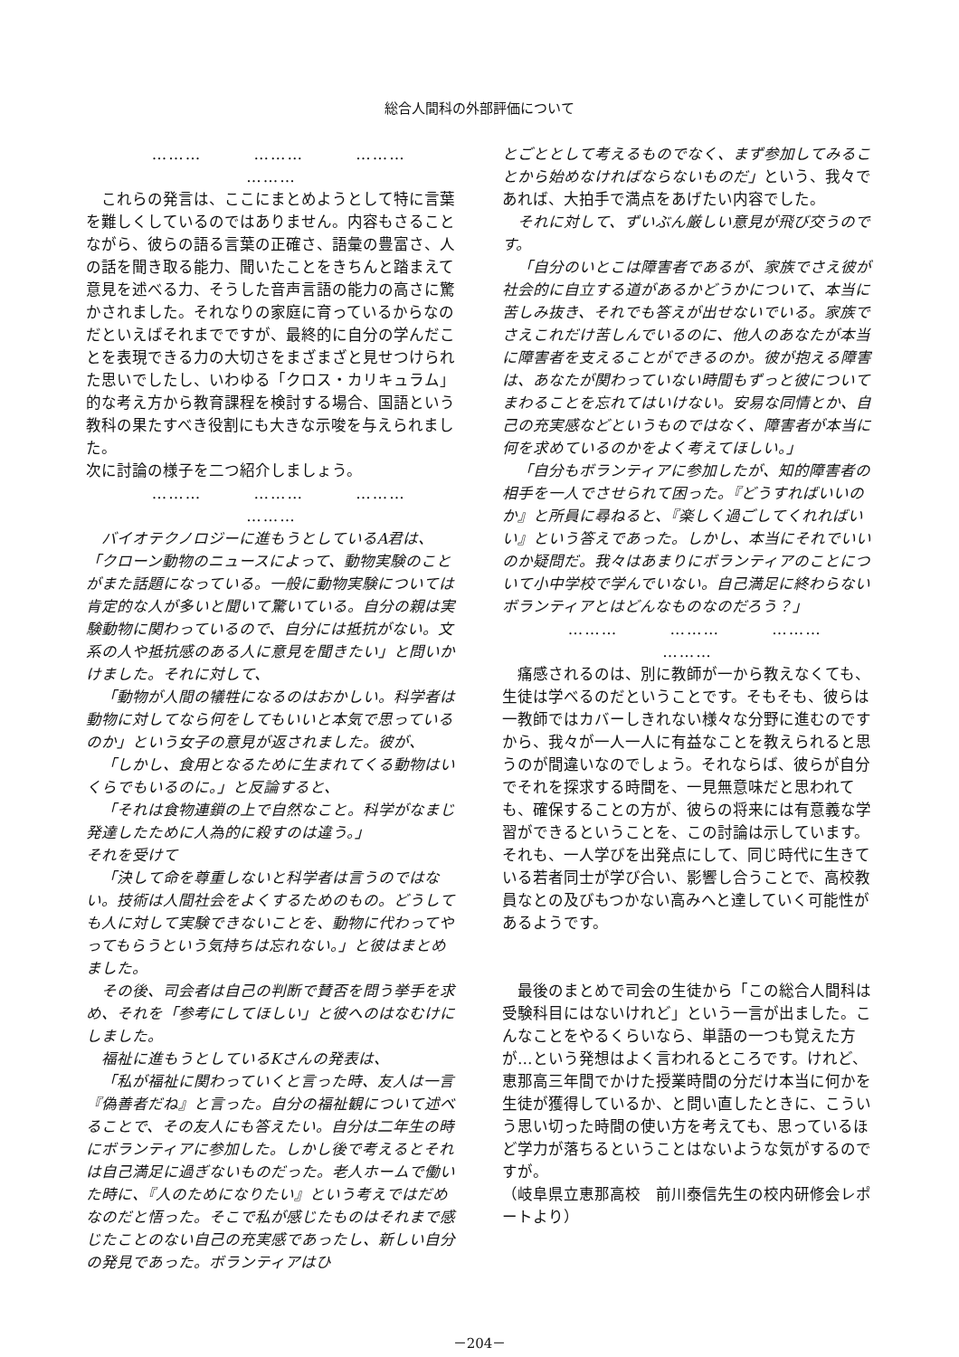総合人間科の外部評価について
……… ……… ……… ………
これらの発言は、ここにまとめようとして特に言葉を難しくしているのではありません。内容もさることながら、彼らの語る言葉の正確さ、語彙の豊富さ、人の話を聞き取る能力、聞いたことをきちんと踏まえて意見を述べる力、そうした音声言語の能力の高さに驚かされました。それなりの家庭に育っているからなのだといえばそれまでですが、最終的に自分の学んだことを表現できる力の大切さをまざまざと見せつけられた思いでしたし、いわゆる「クロス・カリキュラム」的な考え方から教育課程を検討する場合、国語という教科の果たすべき役割にも大きな示唆を与えられました。
次に討論の様子を二つ紹介しましょう。
……… ……… ……… ………
バイオテクノロジーに進もうとしているA君は、「クローン動物のニュースによって、動物実験のことがまた話題になっている。一般に動物実験については肯定的な人が多いと聞いて驚いている。自分の親は実験動物に関わっているので、自分には抵抗がない。文系の人や抵抗感のある人に意見を聞きたい」と問いかけました。それに対して、
「動物が人間の犠牲になるのはおかしい。科学者は動物に対してなら何をしてもいいと本気で思っているのか」という女子の意見が返されました。彼が、
「しかし、食用となるために生まれてくる動物はいくらでもいるのに。」と反論すると、
「それは食物連鎖の上で自然なこと。科学がなまじ発達したために人為的に殺すのは違う。」
それを受けて
「決して命を尊重しないと科学者は言うのではない。技術は人間社会をよくするためのもの。どうしても人に対して実験できないことを、動物に代わってやってもらうという気持ちは忘れない。」と彼はまとめました。
その後、司会者は自己の判断で賛否を問う挙手を求め、それを「参考にしてほしい」と彼へのはなむけにしました。
福祉に進もうとしているKさんの発表は、
「私が福祉に関わっていくと言った時、友人は一言『偽善者だね』と言った。自分の福祉観について述べることで、その友人にも答えたい。自分は二年生の時にボランティアに参加した。しかし後で考えるとそれは自己満足に過ぎないものだった。老人ホームで働いた時に、『人のためになりたい』という考えではだめなのだと悟った。そこで私が感じたものはそれまで感じたことのない自己の充実感であったし、新しい自分の発見であった。ボランティアはひ
とごととして考えるものでなく、まず参加してみることから始めなければならないものだ」という、我々であれば、大拍手で満点をあげたい内容でした。
それに対して、ずいぶん厳しい意見が飛び交うのです。
「自分のいとこは障害者であるが、家族でさえ彼が社会的に自立する道があるかどうかについて、本当に苦しみ抜き、それでも答えが出せないでいる。家族でさえこれだけ苦しんでいるのに、他人のあなたが本当に障害者を支えることができるのか。彼が抱える障害は、あなたが関わっていない時間もずっと彼についてまわることを忘れてはいけない。安易な同情とか、自己の充実感などというものではなく、障害者が本当に何を求めているのかをよく考えてほしい。」
「自分もボランティアに参加したが、知的障害者の相手を一人でさせられて困った。『どうすればいいのか』と所員に尋ねると、『楽しく過ごしてくれればいい』という答えであった。しかし、本当にそれでいいのか疑問だ。我々はあまりにボランティアのことについて小中学校で学んでいない。自己満足に終わらないボランティアとはどんなものなのだろう？」
……… ……… ……… ………
痛感されるのは、別に教師が一から教えなくても、生徒は学べるのだということです。そもそも、彼らは一教師ではカバーしきれない様々な分野に進むのですから、我々が一人一人に有益なことを教えられると思うのが間違いなのでしょう。それならば、彼らが自分でそれを探求する時間を、一見無意味だと思われても、確保することの方が、彼らの将来には有意義な学習ができるということを、この討論は示しています。それも、一人学びを出発点にして、同じ時代に生きている若者同士が学び合い、影響し合うことで、高校教員なとの及びもつかない高みへと達していく可能性があるようです。
最後のまとめで司会の生徒から「この総合人間科は受験科目にはないけれど」という一言が出ました。こんなことをやるくらいなら、単語の一つも覚えた方が…という発想はよく言われるところです。けれど、恵那高三年間でかけた授業時間の分だけ本当に何かを生徒が獲得しているか、と問い直したときに、こういう思い切った時間の使い方を考えても、思っているほど学力が落ちるということはないような気がするのですが。
（岐阜県立恵那高校　前川泰信先生の校内研修会レポートより）
－204－